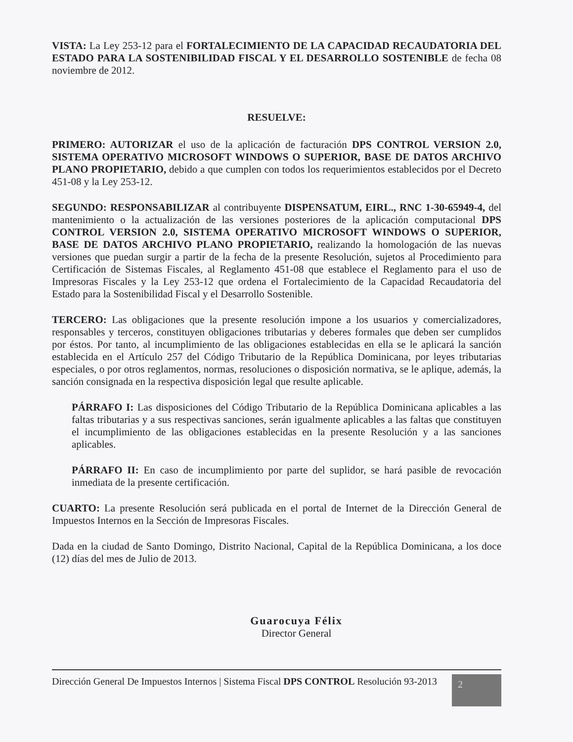VISTA: La Ley 253-12 para el FORTALECIMIENTO DE LA CAPACIDAD RECAUDATORIA DEL ESTADO PARA LA SOSTENIBILIDAD FISCAL Y EL DESARROLLO SOSTENIBLE de fecha 08 noviembre de 2012.
RESUELVE:
PRIMERO: AUTORIZAR el uso de la aplicación de facturación DPS CONTROL VERSION 2.0, SISTEMA OPERATIVO MICROSOFT WINDOWS O SUPERIOR, BASE DE DATOS ARCHIVO PLANO PROPIETARIO, debido a que cumplen con todos los requerimientos establecidos por el Decreto 451-08 y la Ley 253-12.
SEGUNDO: RESPONSABILIZAR al contribuyente DISPENSATUM, EIRL., RNC 1-30-65949-4, del mantenimiento o la actualización de las versiones posteriores de la aplicación computacional DPS CONTROL VERSION 2.0, SISTEMA OPERATIVO MICROSOFT WINDOWS O SUPERIOR, BASE DE DATOS ARCHIVO PLANO PROPIETARIO, realizando la homologación de las nuevas versiones que puedan surgir a partir de la fecha de la presente Resolución, sujetos al Procedimiento para Certificación de Sistemas Fiscales, al Reglamento 451-08 que establece el Reglamento para el uso de Impresoras Fiscales y la Ley 253-12 que ordena el Fortalecimiento de la Capacidad Recaudatoria del Estado para la Sostenibilidad Fiscal y el Desarrollo Sostenible.
TERCERO: Las obligaciones que la presente resolución impone a los usuarios y comercializadores, responsables y terceros, constituyen obligaciones tributarias y deberes formales que deben ser cumplidos por éstos. Por tanto, al incumplimiento de las obligaciones establecidas en ella se le aplicará la sanción establecida en el Artículo 257 del Código Tributario de la República Dominicana, por leyes tributarias especiales, o por otros reglamentos, normas, resoluciones o disposición normativa, se le aplique, además, la sanción consignada en la respectiva disposición legal que resulte aplicable.
PÁRRAFO I: Las disposiciones del Código Tributario de la República Dominicana aplicables a las faltas tributarias y a sus respectivas sanciones, serán igualmente aplicables a las faltas que constituyen el incumplimiento de las obligaciones establecidas en la presente Resolución y a las sanciones aplicables.
PÁRRAFO II: En caso de incumplimiento por parte del suplidor, se hará pasible de revocación inmediata de la presente certificación.
CUARTO: La presente Resolución será publicada en el portal de Internet de la Dirección General de Impuestos Internos en la Sección de Impresoras Fiscales.
Dada en la ciudad de Santo Domingo, Distrito Nacional, Capital de la República Dominicana, a los doce (12) días del mes de Julio de 2013.
Guarocuya Félix
Director General
Dirección General De Impuestos Internos | Sistema Fiscal DPS CONTROL Resolución 93-2013 2